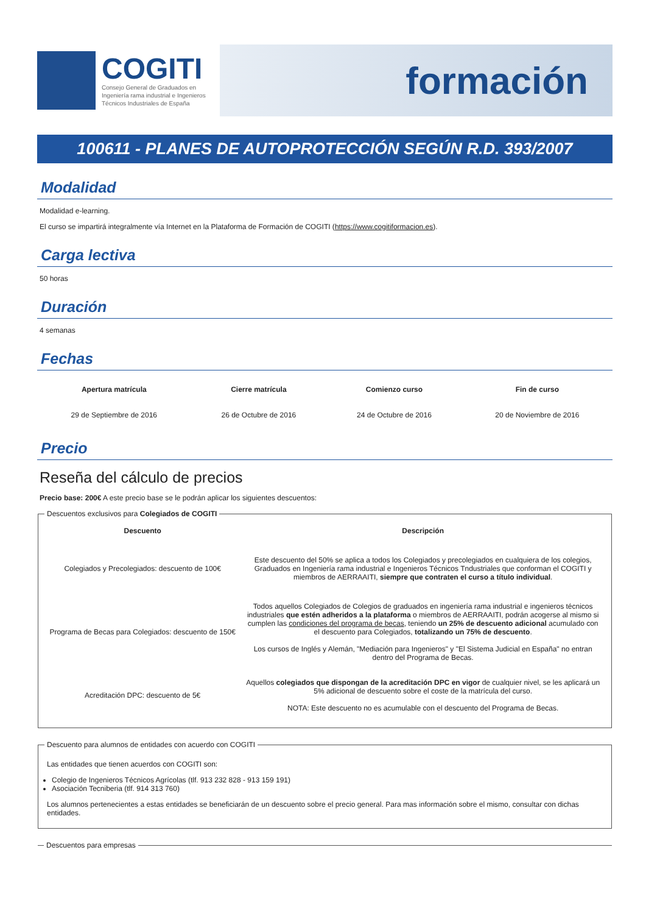COGITI
Consejo General de Graduados en
Ingeniería rama industrial e Ingenieros
Técnicos Industriales de España
formación
100611 - PLANES DE AUTOPROTECCIÓN SEGÚN R.D. 393/2007
Modalidad
Modalidad e-learning.
El curso se impartirá integralmente vía Internet en la Plataforma de Formación de COGITI (https://www.cogitiformacion.es).
Carga lectiva
50 horas
Duración
4 semanas
Fechas
| Apertura matrícula | Cierre matrícula | Comienzo curso | Fin de curso |
| --- | --- | --- | --- |
| 29 de Septiembre de 2016 | 26 de Octubre de 2016 | 24 de Octubre de 2016 | 20 de Noviembre de 2016 |
Precio
Reseña del cálculo de precios
Precio base: 200€ A este precio base se le podrán aplicar los siguientes descuentos:
Descuentos exclusivos para Colegiados de COGITI
| Descuento | Descripción |
| --- | --- |
| Colegiados y Precolegiados: descuento de 100€ | Este descuento del 50% se aplica a todos los Colegiados y precolegiados en cualquiera de los colegios, Graduados en Ingeniería rama industrial e Ingenieros Técnicos Tndustriales que conforman el COGITI y miembros de AERRAAITI, siempre que contraten el curso a título individual . |
| Programa de Becas para Colegiados: descuento de 150€ | Todos aquellos Colegiados de Colegios de graduados en ingeniería rama industrial e ingenieros técnicos industriales que estén adheridos a la plataforma o miembros de AERRAAITI, podrán acogerse al mismo si cumplen las condiciones del programa de becas , teniendo un 25% de descuento adicional acumulado con el descuento para Colegiados, totalizando un 75% de descuento . Los cursos de Inglés y Alemán, "Mediación para Ingenieros" y "El Sistema Judicial en España" no entran dentro del Programa de Becas. |
| Acreditación DPC: descuento de 5€ | Aquellos colegiados que dispongan de la acreditación DPC en vigor de cualquier nivel, se les aplicará un 5% adicional de descuento sobre el coste de la matrícula del curso. NOTA: Este descuento no es acumulable con el descuento del Programa de Becas. |
Descuento para alumnos de entidades con acuerdo con COGITI
Las entidades que tienen acuerdos con COGITI son:
Colegio de Ingenieros Técnicos Agrícolas (tlf. 913 232 828 - 913 159 191)
Asociación Tecniberia (tlf. 914 313 760)
Los alumnos pertenecientes a estas entidades se beneficiarán de un descuento sobre el precio general. Para mas información sobre el mismo, consultar con dichas entidades.
Descuentos para empresas